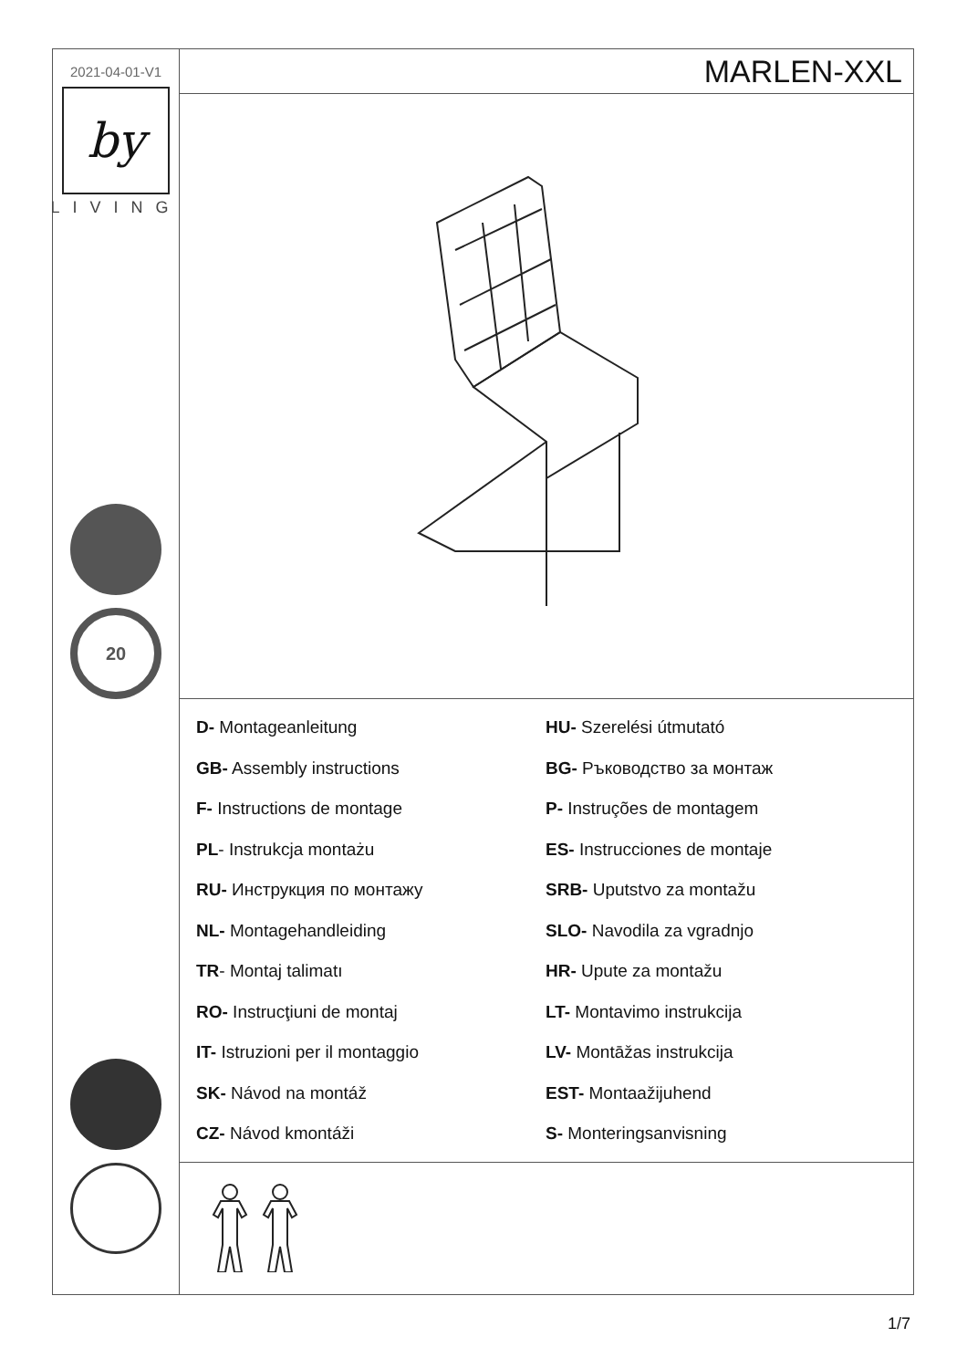2021-04-01-V1
by
LIVING
20
MARLEN-XXL
D- Montageanleitung
HU- Szerelési útmutató
GB- Assembly instructions
BG- Ръководство за монтаж
F- Instructions de montage
P- Instruções de montagem
PL- Instrukcja montażu
ES- Instrucciones de montaje
RU- Инструкция по монтажу
SRB- Uputstvo za montažu
NL- Montagehandleiding
SLO- Navodila za vgradnjo
TR- Montaj talimatı
HR- Upute za montažu
RO- Instrucţiuni de montaj
LT- Montavimo instrukcija
IT- Istruzioni per il montaggio
LV- Montāžas instrukcija
SK- Návod na montáž
EST- Montaažijuhend
CZ- Návod kmontáži
S- Monteringsanvisning
1/7